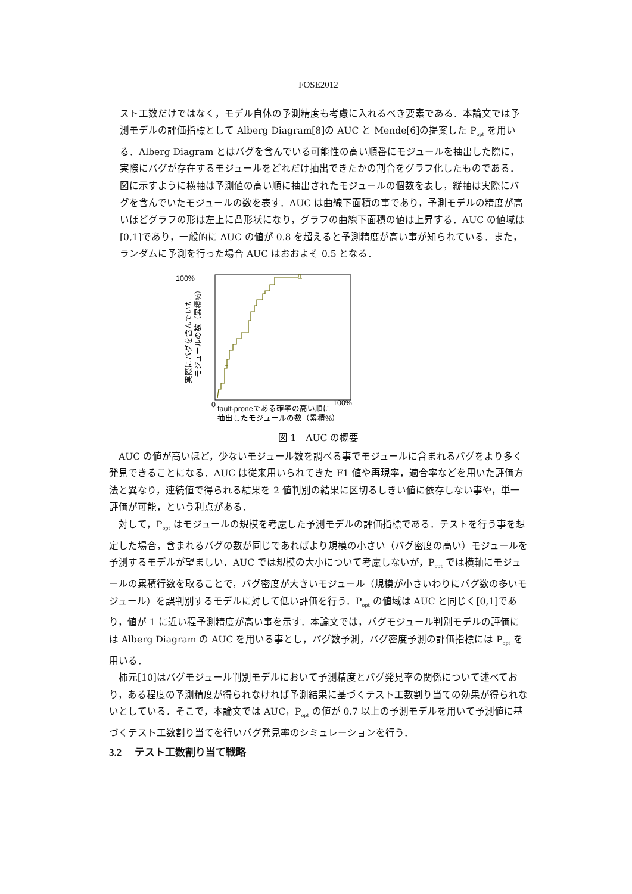FOSE2012
スト工数だけではなく，モデル自体の予測精度も考慮に入れるべき要素である．本論文では予測モデルの評価指標として Alberg Diagram[8]の AUC と Mende[6]の提案した P<sub>opt</sub> を用いる．Alberg Diagram とはバグを含んでいる可能性の高い順番にモジュールを抽出した際に，実際にバグが存在するモジュールをどれだけ抽出できたかの割合をグラフ化したものである．図に示すように横軸は予測値の高い順に抽出されたモジュールの個数を表し，縦軸は実際にバグを含んでいたモジュールの数を表す．AUC は曲線下面積の事であり，予測モデルの精度が高いほどグラフの形は左上に凸形状になり，グラフの曲線下面積の値は上昇する．AUC の値域は[0,1]であり，一般的に AUC の値が 0.8 を超えると予測精度が高い事が知られている．また，ランダムに予測を行った場合 AUC はおおよそ 0.5 となる．
100%
0
100%
実際にバグを含んでいた
モジュールの数（累積%）
fault-proneである確率の高い順に
抽出したモジュールの数（累積%）
図 1　AUC の概要
AUC の値が高いほど，少ないモジュール数を調べる事でモジュールに含まれるバグをより多く発見できることになる．AUC は従来用いられてきた F1 値や再現率，適合率などを用いた評価方法と異なり，連続値で得られる結果を 2 値判別の結果に区切るしきい値に依存しない事や，単一評価が可能，という利点がある．
対して，P<sub>opt</sub> はモジュールの規模を考慮した予測モデルの評価指標である．テストを行う事を想定した場合，含まれるバグの数が同じであればより規模の小さい（バグ密度の高い）モジュールを予測するモデルが望ましい．AUC では規模の大小について考慮しないが，P<sub>opt</sub> では横軸にモジュールの累積行数を取ることで，バグ密度が大きいモジュール（規模が小さいわりにバグ数の多いモジュール）を誤判別するモデルに対して低い評価を行う．P<sub>opt</sub> の値域は AUC と同じく[0,1]であり，値が 1 に近い程予測精度が高い事を示す．本論文では，バグモジュール判別モデルの評価には Alberg Diagram の AUC を用いる事とし，バグ数予測，バグ密度予測の評価指標には P<sub>opt</sub> を用いる．
柿元[10]はバグモジュール判別モデルにおいて予測精度とバグ発見率の関係について述べており，ある程度の予測精度が得られなければ予測結果に基づくテスト工数割り当ての効果が得られないとしている．そこで，本論文では AUC，P<sub>opt</sub> の値が 0.7 以上の予測モデルを用いて予測値に基づくテスト工数割り当てを行いバグ発見率のシミュレーションを行う．
3.2　 テスト工数割り当て戦略